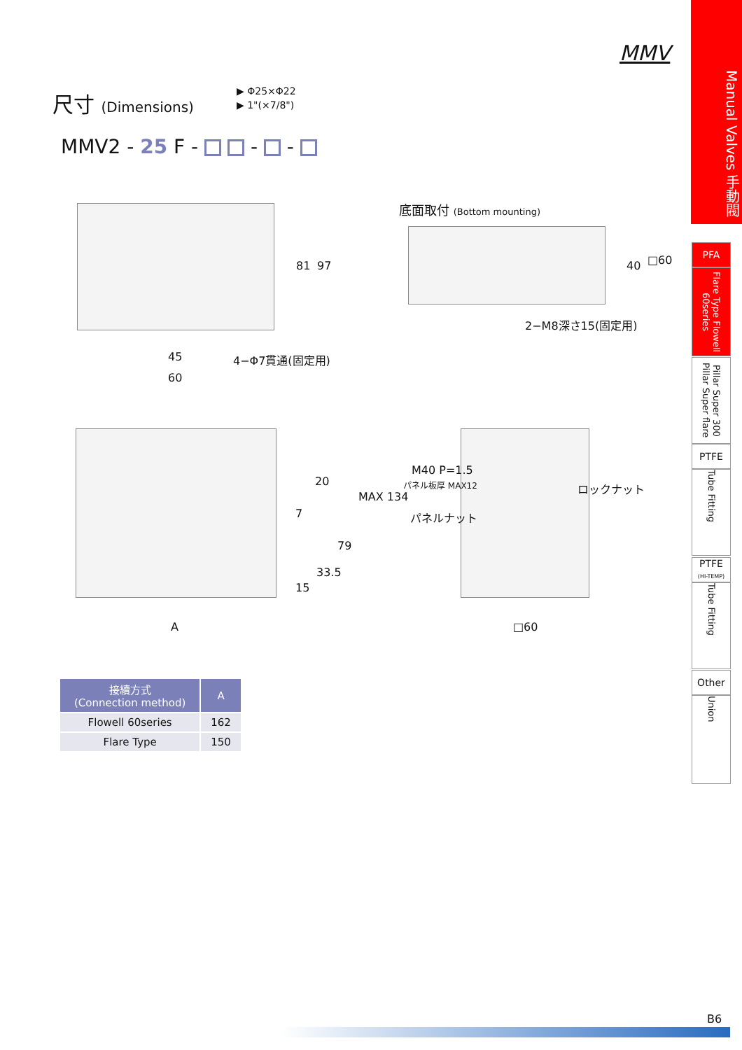MMV
尺寸 (Dimensions)
▶ Φ25×Φ22
▶ 1"(×7/8")
MMV2 - 25 F - - -
45
60
81 97
4−Φ7貫通(固定用)
底面取付 (Bottom mounting)
40 □60
2−M8深さ15(固定用)
20
7
MAX 134
79
33.5
15
A
M40 P=1.5
パネル板厚 MAX12
パネルナット
ロックナット
□60
| 接續方式 (Connection method) | A |
| --- | --- |
| Flowell 60series | 162 |
| Flare Type | 150 |
Manual Valves 手動閥
PFA
Flare Type Flowell 60series
Pillar Super 300 Pillar Super flare
PTFE
Tube Fitting
PTFE
(HI-TEMP)
Tube Fitting
Other
Union
B6